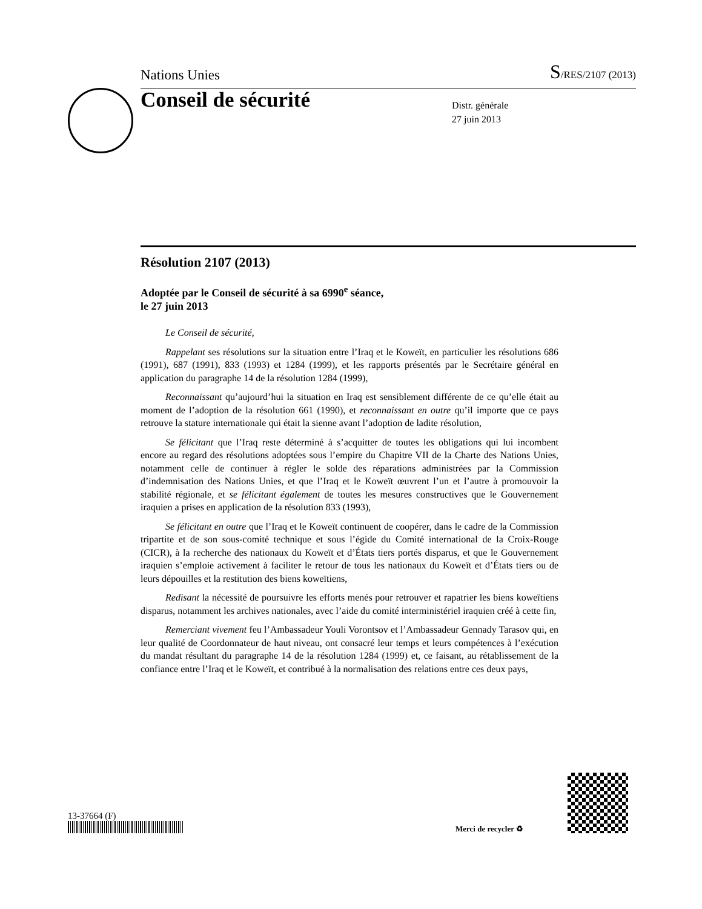Nations Unies S/RES/2107 (2013)
Conseil de sécurité
Distr. générale
27 juin 2013
Résolution 2107 (2013)
Adoptée par le Conseil de sécurité à sa 6990<sup>e</sup> séance,
le 27 juin 2013
Le Conseil de sécurité,
Rappelant ses résolutions sur la situation entre l’Iraq et le Koweït, en particulier les résolutions 686 (1991), 687 (1991), 833 (1993) et 1284 (1999), et les rapports présentés par le Secrétaire général en application du paragraphe 14 de la résolution 1284 (1999),
Reconnaissant qu’aujourd’hui la situation en Iraq est sensiblement différente de ce qu’elle était au moment de l’adoption de la résolution 661 (1990), et reconnaissant en outre qu’il importe que ce pays retrouve la stature internationale qui était la sienne avant l’adoption de ladite résolution,
Se félicitant que l’Iraq reste déterminé à s’acquitter de toutes les obligations qui lui incombent encore au regard des résolutions adoptées sous l’empire du Chapitre VII de la Charte des Nations Unies, notamment celle de continuer à régler le solde des réparations administrées par la Commission d’indemnisation des Nations Unies, et que l’Iraq et le Koweït œuvrent l’un et l’autre à promouvoir la stabilité régionale, et se félicitant également de toutes les mesures constructives que le Gouvernement iraquien a prises en application de la résolution 833 (1993),
Se félicitant en outre que l’Iraq et le Koweït continuent de coopérer, dans le cadre de la Commission tripartite et de son sous-comité technique et sous l’égide du Comité international de la Croix-Rouge (CICR), à la recherche des nationaux du Koweït et d’États tiers portés disparus, et que le Gouvernement iraquien s’emploie activement à faciliter le retour de tous les nationaux du Koweït et d’États tiers ou de leurs dépouilles et la restitution des biens koweïtiens,
Redisant la nécessité de poursuivre les efforts menés pour retrouver et rapatrier les biens koweïtiens disparus, notamment les archives nationales, avec l’aide du comité interministériel iraquien créé à cette fin,
Remerciant vivement feu l’Ambassadeur Youli Vorontsov et l’Ambassadeur Gennady Tarasov qui, en leur qualité de Coordonnateur de haut niveau, ont consacré leur temps et leurs compétences à l’exécution du mandat résultant du paragraphe 14 de la résolution 1284 (1999) et, ce faisant, au rétablissement de la confiance entre l’Iraq et le Koweït, et contribué à la normalisation des relations entre ces deux pays,
13-37664 (F)
Merci de recycler ♻